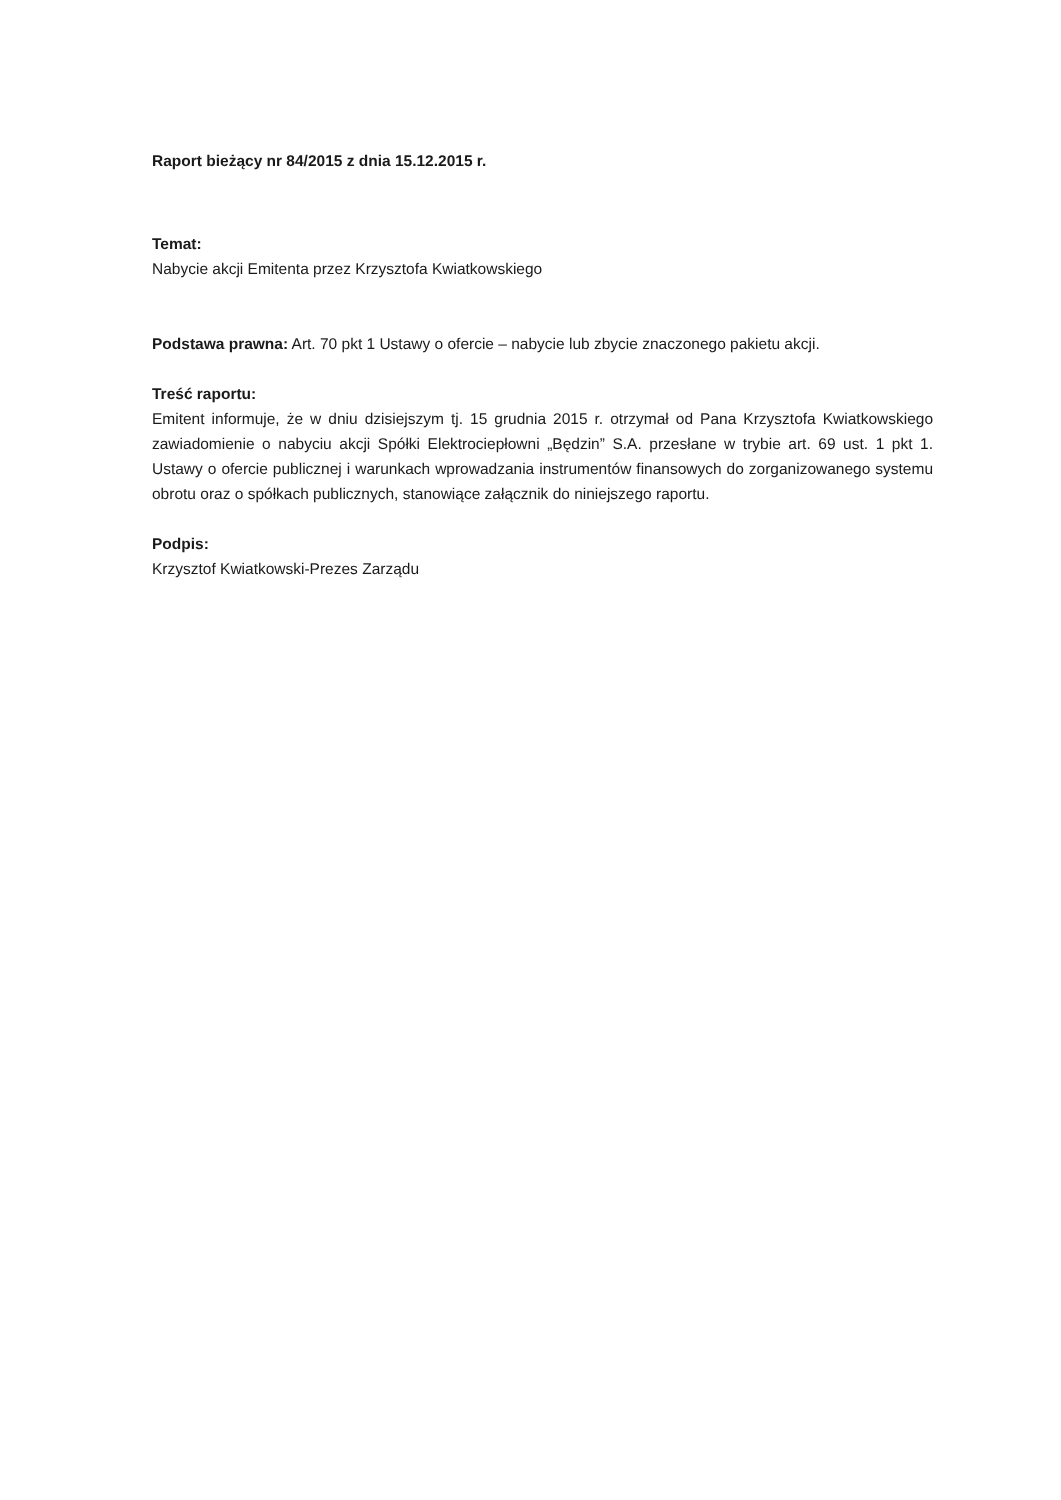Raport bieżący nr 84/2015 z dnia 15.12.2015 r.
Temat:
Nabycie akcji Emitenta przez Krzysztofa Kwiatkowskiego
Podstawa prawna: Art. 70 pkt 1 Ustawy o ofercie – nabycie lub zbycie znaczonego pakietu akcji.
Treść raportu:
Emitent informuje, że w dniu dzisiejszym tj. 15 grudnia 2015 r. otrzymał od Pana Krzysztofa Kwiatkowskiego zawiadomienie o nabyciu akcji Spółki Elektrociepłowni „Będzin” S.A. przesłane w trybie art. 69 ust. 1 pkt 1. Ustawy o ofercie publicznej i warunkach wprowadzania instrumentów finansowych do zorganizowanego systemu obrotu oraz o spółkach publicznych, stanowiące załącznik do niniejszego raportu.
Podpis:
Krzysztof Kwiatkowski-Prezes Zarządu